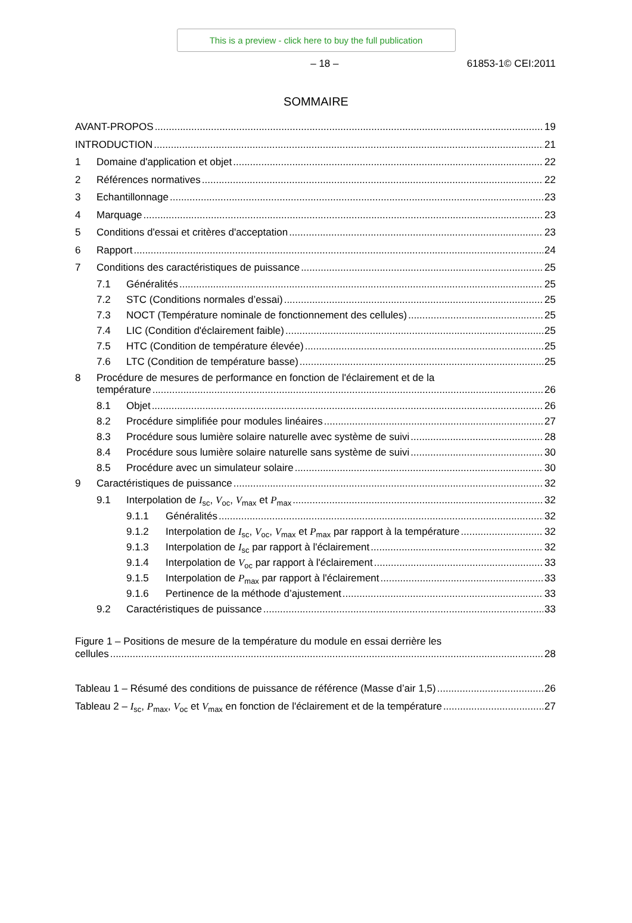This is a preview - click here to buy the full publication
– 18 – 61853-1© CEI:2011
SOMMAIRE
AVANT-PROPOS 19
INTRODUCTION 21
1 Domaine d'application et objet 22
2 Références normatives 22
3 Echantillonnage 23
4 Marquage 23
5 Conditions d'essai et critères d'acceptation 23
6 Rapport 24
7 Conditions des caractéristiques de puissance 25
7.1 Généralités 25
7.2 STC (Conditions normales d’essai) 25
7.3 NOCT (Température nominale de fonctionnement des cellules) 25
7.4 LIC (Condition d'éclairement faible) 25
7.5 HTC (Condition de température élevée) 25
7.6 LTC (Condition de température basse) 25
8 Procédure de mesures de performance en fonction de l'éclairement et de la
température 26
8.1 Objet 26
8.2 Procédure simplifiée pour modules linéaires 27
8.3 Procédure sous lumière solaire naturelle avec système de suivi 28
8.4 Procédure sous lumière solaire naturelle sans système de suivi 30
8.5 Procédure avec un simulateur solaire 30
9 Caractéristiques de puissance 32
9.1 Interpolation de I<sub>sc</sub>, V<sub>oc</sub>, V<sub>max</sub> et P<sub>max</sub> 32
9.1.1 Généralités 32
9.1.2 Interpolation de I<sub>sc</sub>, V<sub>oc</sub>, V<sub>max</sub> et P<sub>max</sub> par rapport à la température 32
9.1.3 Interpolation de I<sub>sc</sub> par rapport à l'éclairement 32
9.1.4 Interpolation de V<sub>oc</sub> par rapport à l'éclairement 33
9.1.5 Interpolation de P<sub>max</sub> par rapport à l'éclairement 33
9.1.6 Pertinence de la méthode d’ajustement 33
9.2 Caractéristiques de puissance 33
Figure 1 – Positions de mesure de la température du module en essai derrière les
cellules 28
Tableau 1 – Résumé des conditions de puissance de référence (Masse d’air 1,5) 26
Tableau 2 – I<sub>sc</sub>, P<sub>max</sub>, V<sub>oc</sub> et V<sub>max</sub> en fonction de l'éclairement et de la température 27